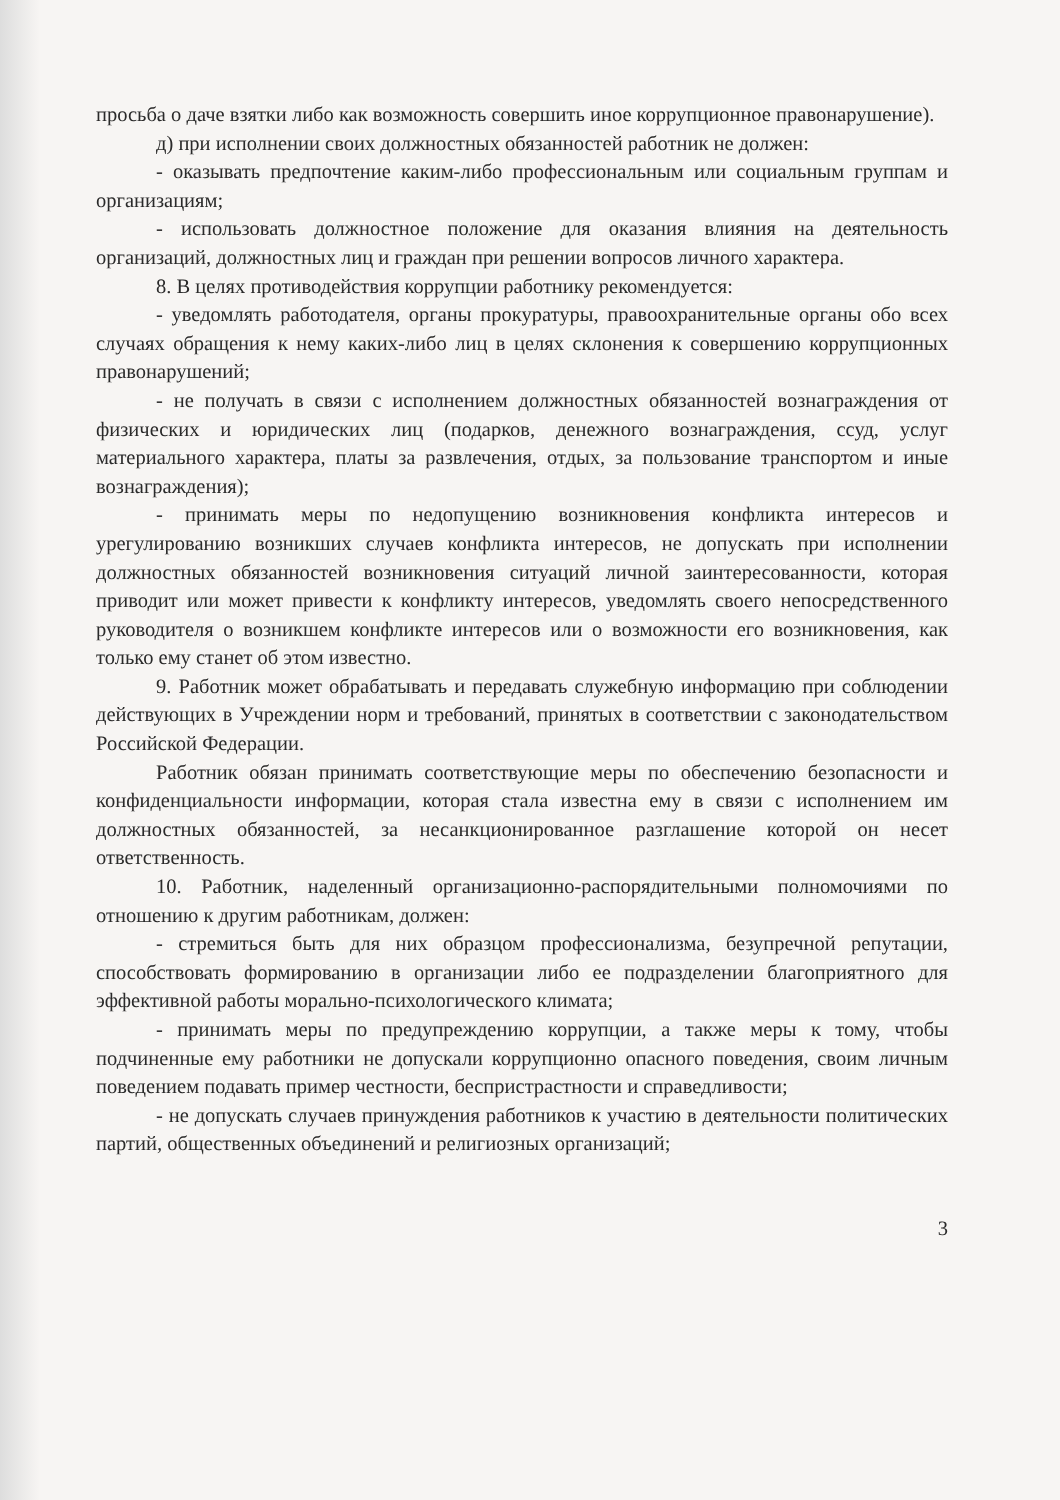просьба о даче взятки либо как возможность совершить иное коррупционное правонарушение).
д) при исполнении своих должностных обязанностей работник не должен:
- оказывать предпочтение каким-либо профессиональным или социальным группам и организациям;
- использовать должностное положение для оказания влияния на деятельность организаций, должностных лиц и граждан при решении вопросов личного характера.
8. В целях противодействия коррупции работнику рекомендуется:
- уведомлять работодателя, органы прокуратуры, правоохранительные органы обо всех случаях обращения к нему каких-либо лиц в целях склонения к совершению коррупционных правонарушений;
- не получать в связи с исполнением должностных обязанностей вознаграждения от физических и юридических лиц (подарков, денежного вознаграждения, ссуд, услуг материального характера, платы за развлечения, отдых, за пользование транспортом и иные вознаграждения);
- принимать меры по недопущению возникновения конфликта интересов и урегулированию возникших случаев конфликта интересов, не допускать при исполнении должностных обязанностей возникновения ситуаций личной заинтересованности, которая приводит или может привести к конфликту интересов, уведомлять своего непосредственного руководителя о возникшем конфликте интересов или о возможности его возникновения, как только ему станет об этом известно.
9. Работник может обрабатывать и передавать служебную информацию при соблюдении действующих в Учреждении норм и требований, принятых в соответствии с законодательством Российской Федерации.
Работник обязан принимать соответствующие меры по обеспечению безопасности и конфиденциальности информации, которая стала известна ему в связи с исполнением им должностных обязанностей, за несанкционированное разглашение которой он несет ответственность.
10. Работник, наделенный организационно-распорядительными полномочиями по отношению к другим работникам, должен:
- стремиться быть для них образцом профессионализма, безупречной репутации, способствовать формированию в организации либо ее подразделении благоприятного для эффективной работы морально-психологического климата;
- принимать меры по предупреждению коррупции, а также меры к тому, чтобы подчиненные ему работники не допускали коррупционно опасного поведения, своим личным поведением подавать пример честности, беспристрастности и справедливости;
- не допускать случаев принуждения работников к участию в деятельности политических партий, общественных объединений и религиозных организаций;
3